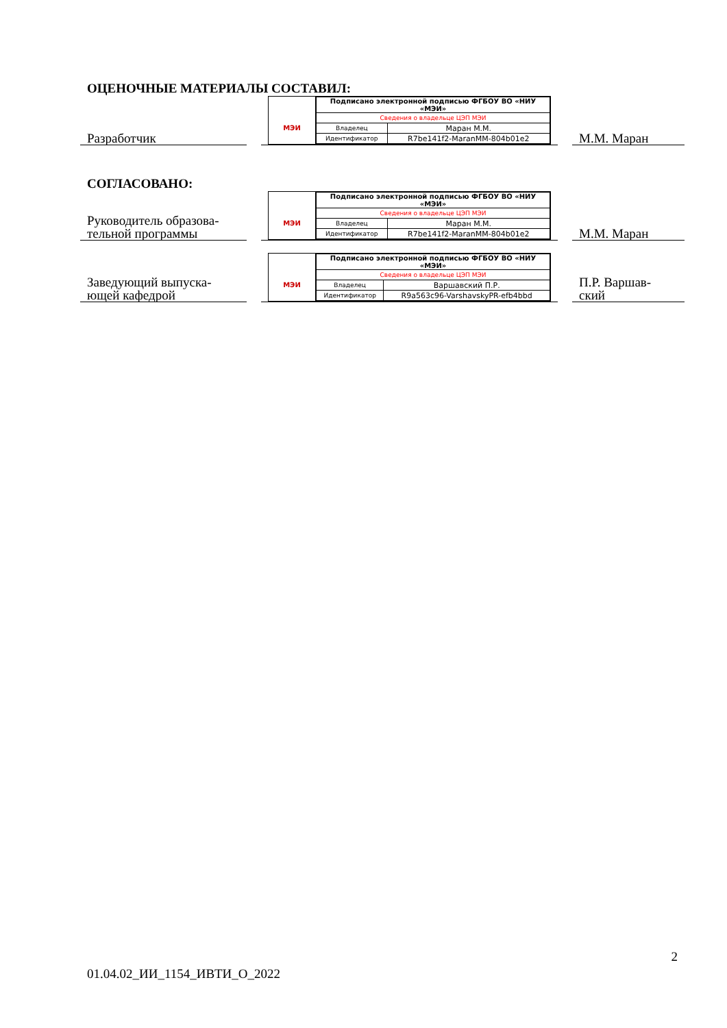ОЦЕНОЧНЫЕ МАТЕРИАЛЫ СОСТАВИЛ:
Разработчик
МЭИ
| Подписано электронной подписью ФГБОУ ВО «НИУ «МЭИ» | |
| Сведения о владельце ЦЭП МЭИ | |
| Владелец | Маран М.М. |
| Идентификатор | R7be141f2-MaranMM-804b01e2 |
М.М. Маран
СОГЛАСОВАНО:
Руководитель образова-
тельной программы
МЭИ
| Подписано электронной подписью ФГБОУ ВО «НИУ «МЭИ» | |
| Сведения о владельце ЦЭП МЭИ | |
| Владелец | Маран М.М. |
| Идентификатор | R7be141f2-MaranMM-804b01e2 |
М.М. Маран
Заведующий выпуска-
ющей кафедрой
МЭИ
| Подписано электронной подписью ФГБОУ ВО «НИУ «МЭИ» | |
| Сведения о владельце ЦЭП МЭИ | |
| Владелец | Варшавский П.Р. |
| Идентификатор | R9a563c96-VarshavskyPR-efb4bbd |
П.Р. Варшав-
ский
2
01.04.02_ИИ_1154_ИВТИ_О_2022